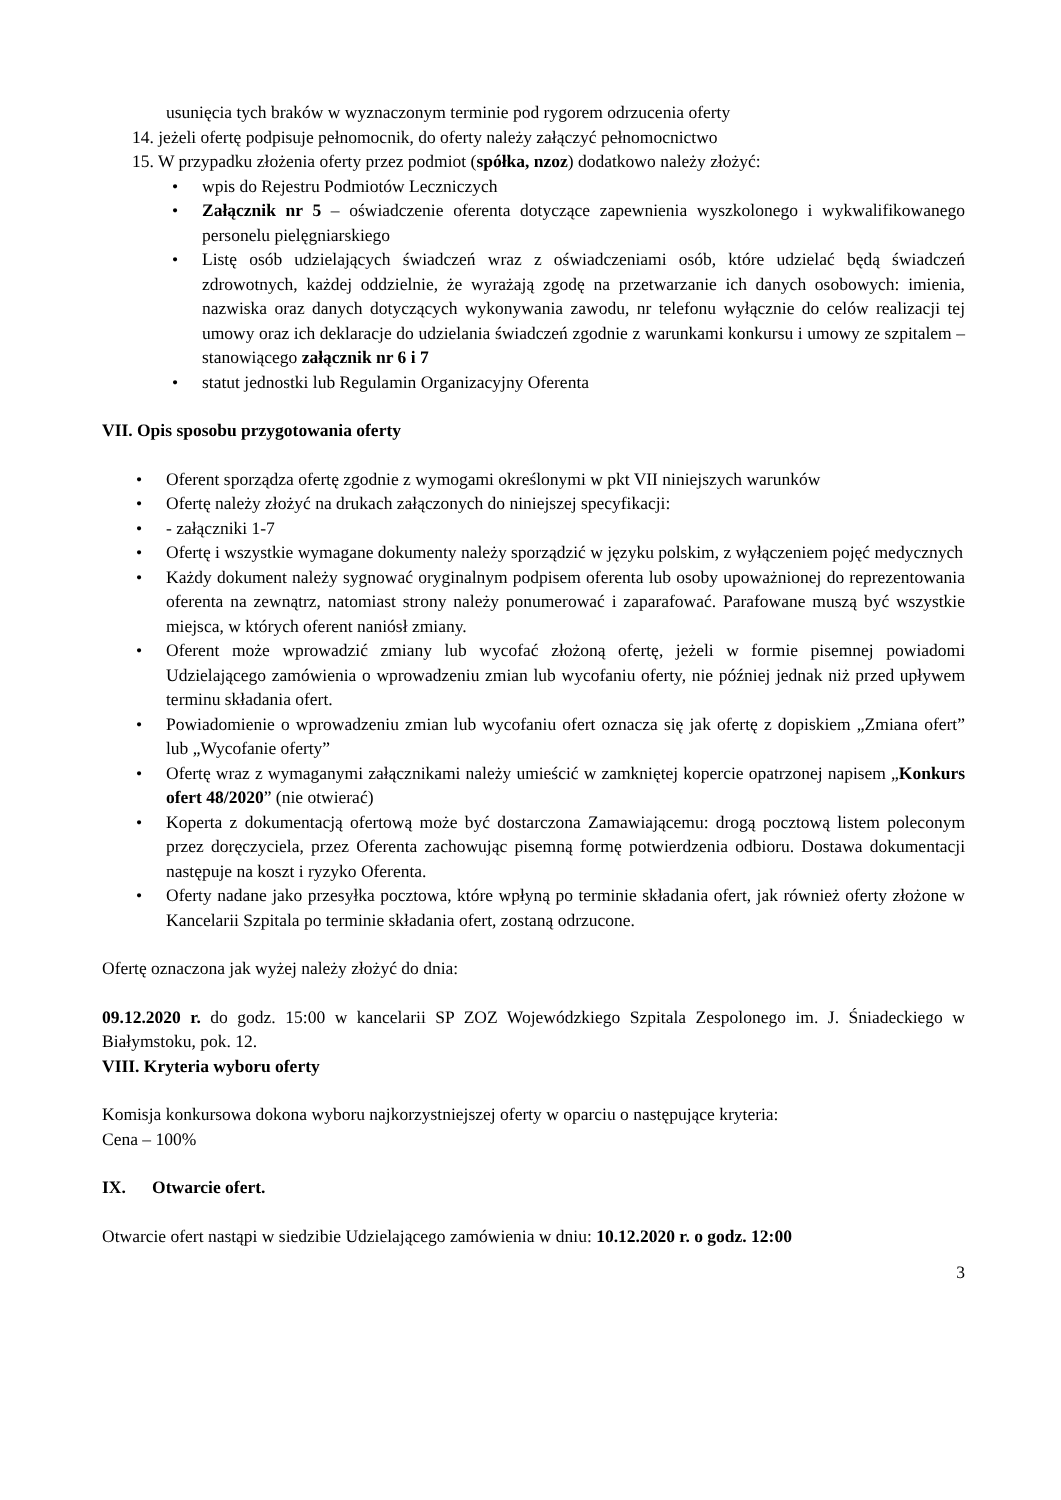usunięcia tych braków w wyznaczonym terminie pod rygorem odrzucenia oferty
14. jeżeli ofertę podpisuje pełnomocnik, do oferty należy załączyć pełnomocnictwo
15. W przypadku złożenia oferty przez podmiot (spółka, nzoz) dodatkowo należy złożyć:
wpis do Rejestru Podmiotów Leczniczych
Załącznik nr 5 – oświadczenie oferenta dotyczące zapewnienia wyszkolonego i wykwalifikowanego personelu pielęgniarskiego
Listę osób udzielających świadczeń wraz z oświadczeniami osób, które udzielać będą świadczeń zdrowotnych, każdej oddzielnie, że wyrażają zgodę na przetwarzanie ich danych osobowych: imienia, nazwiska oraz danych dotyczących wykonywania zawodu, nr telefonu wyłącznie do celów realizacji tej umowy oraz ich deklaracje do udzielania świadczeń zgodnie z warunkami konkursu i umowy ze szpitalem – stanowiącego załącznik nr 6 i 7
statut jednostki lub Regulamin Organizacyjny Oferenta
VII. Opis sposobu przygotowania oferty
Oferent sporządza ofertę zgodnie z wymogami określonymi w pkt VII niniejszych warunków
Ofertę należy złożyć na drukach załączonych do niniejszej specyfikacji:
- załączniki 1-7
Ofertę i wszystkie wymagane dokumenty należy sporządzić w języku polskim, z wyłączeniem pojęć medycznych
Każdy dokument należy sygnować oryginalnym podpisem oferenta lub osoby upoważnionej do reprezentowania oferenta na zewnątrz, natomiast strony należy ponumerować i zaparafować. Parafowane muszą być wszystkie miejsca, w których oferent naniósł zmiany.
Oferent może wprowadzić zmiany lub wycofać złożoną ofertę, jeżeli w formie pisemnej powiadomi Udzielającego zamówienia o wprowadzeniu zmian lub wycofaniu oferty, nie później jednak niż przed upływem terminu składania ofert.
Powiadomienie o wprowadzeniu zmian lub wycofaniu ofert oznacza się jak ofertę z dopiskiem „Zmiana ofert” lub „Wycofanie oferty”
Ofertę wraz z wymaganymi załącznikami należy umieścić w zamkniętej kopercie opatrzonej napisem „Konkurs ofert 48/2020” (nie otwierać)
Koperta z dokumentacją ofertową może być dostarczona Zamawiającemu: drogą pocztową listem poleconym przez doręczyciela, przez Oferenta zachowując pisemną formę potwierdzenia odbioru. Dostawa dokumentacji następuje na koszt i ryzyko Oferenta.
Oferty nadane jako przesyłka pocztowa, które wpłyną po terminie składania ofert, jak również oferty złożone w Kancelarii Szpitala po terminie składania ofert, zostaną odrzucone.
Ofertę oznaczona jak wyżej należy złożyć do dnia:
09.12.2020 r. do godz. 15:00 w kancelarii SP ZOZ Wojewódzkiego Szpitala Zespolonego im. J. Śniadeckiego w Białymstoku, pok. 12.
VIII. Kryteria wyboru oferty
Komisja konkursowa dokona wyboru najkorzystniejszej oferty w oparciu o następujące kryteria:
Cena – 100%
IX. Otwarcie ofert.
Otwarcie ofert nastąpi w siedzibie Udzielającego zamówienia w dniu: 10.12.2020 r. o godz. 12:00
3